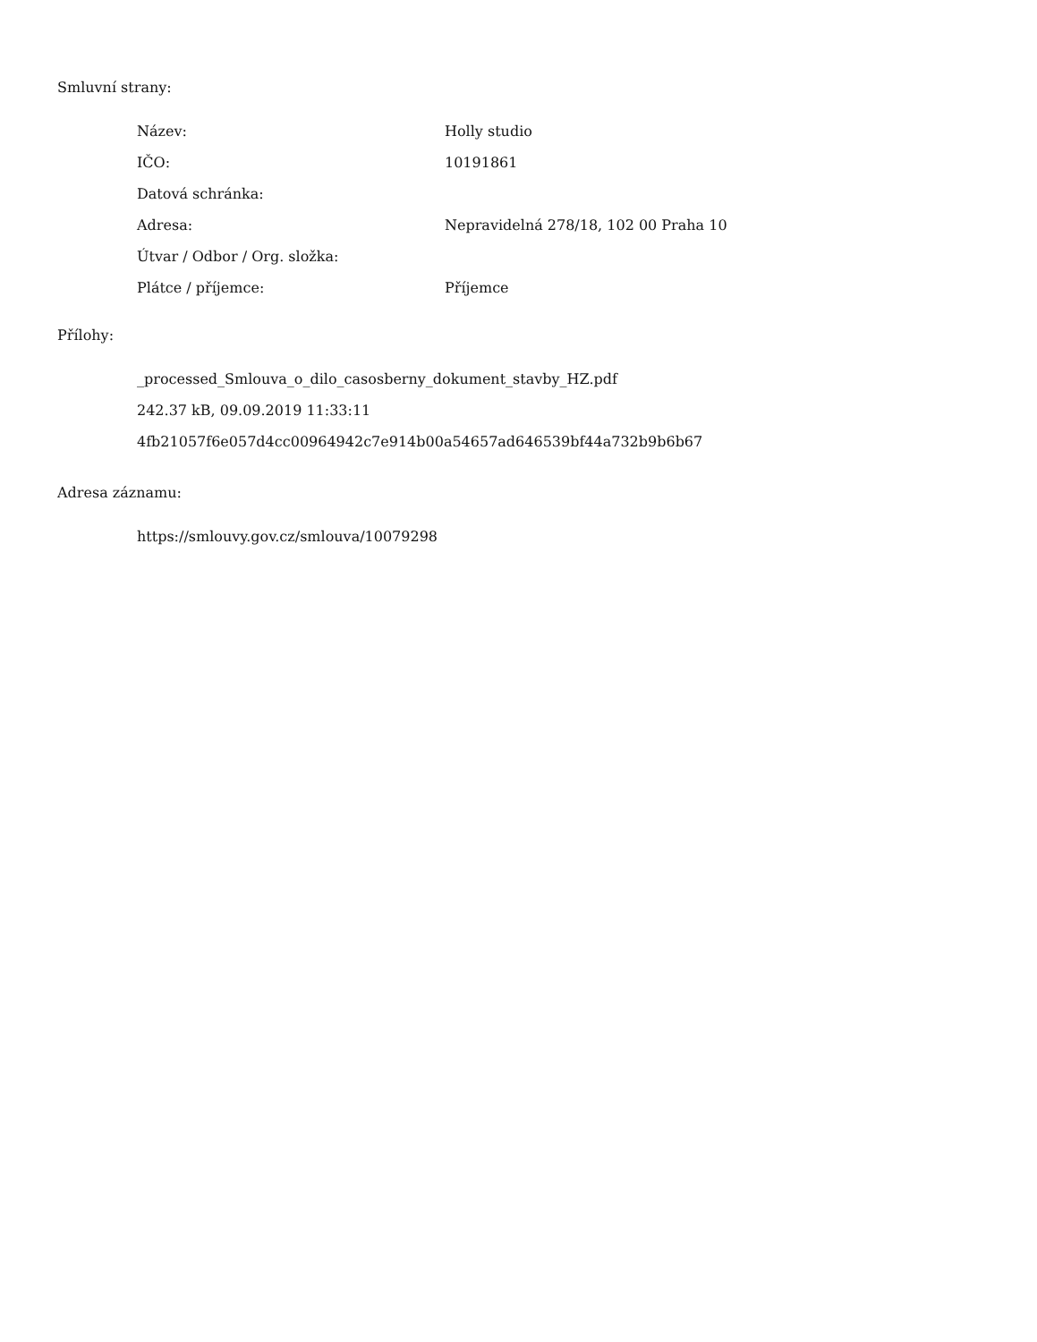Smluvní strany:
| Název: | Holly studio |
| IČO: | 10191861 |
| Datová schránka: | |
| Adresa: | Nepravidelná 278/18, 102 00 Praha 10 |
| Útvar / Odbor / Org. složka: | |
| Plátce / příjemce: | Příjemce |
Přílohy:
_processed_Smlouva_o_dilo_casosberny_dokument_stavby_HZ.pdf
242.37 kB, 09.09.2019 11:33:11
4fb21057f6e057d4cc00964942c7e914b00a54657ad646539bf44a732b9b6b67
Adresa záznamu:
https://smlouvy.gov.cz/smlouva/10079298